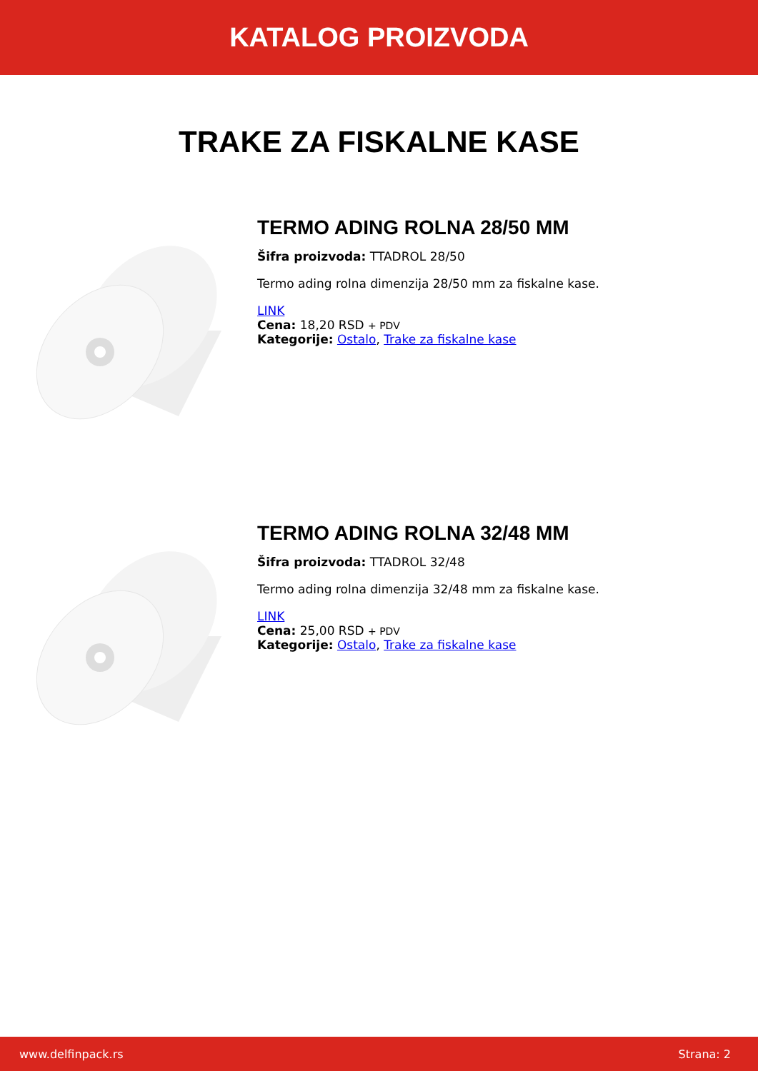KATALOG PROIZVODA
TRAKE ZA FISKALNE KASE
TERMO ADING ROLNA 28/50 MM
Šifra proizvoda: TTADROL 28/50
Termo ading rolna dimenzija 28/50 mm za fiskalne kase.
LINK
Cena: 18,20 RSD + PDV
Kategorije: Ostalo, Trake za fiskalne kase
TERMO ADING ROLNA 32/48 MM
Šifra proizvoda: TTADROL 32/48
Termo ading rolna dimenzija 32/48 mm za fiskalne kase.
LINK
Cena: 25,00 RSD + PDV
Kategorije: Ostalo, Trake za fiskalne kase
www.delfinpack.rs Strana: 2